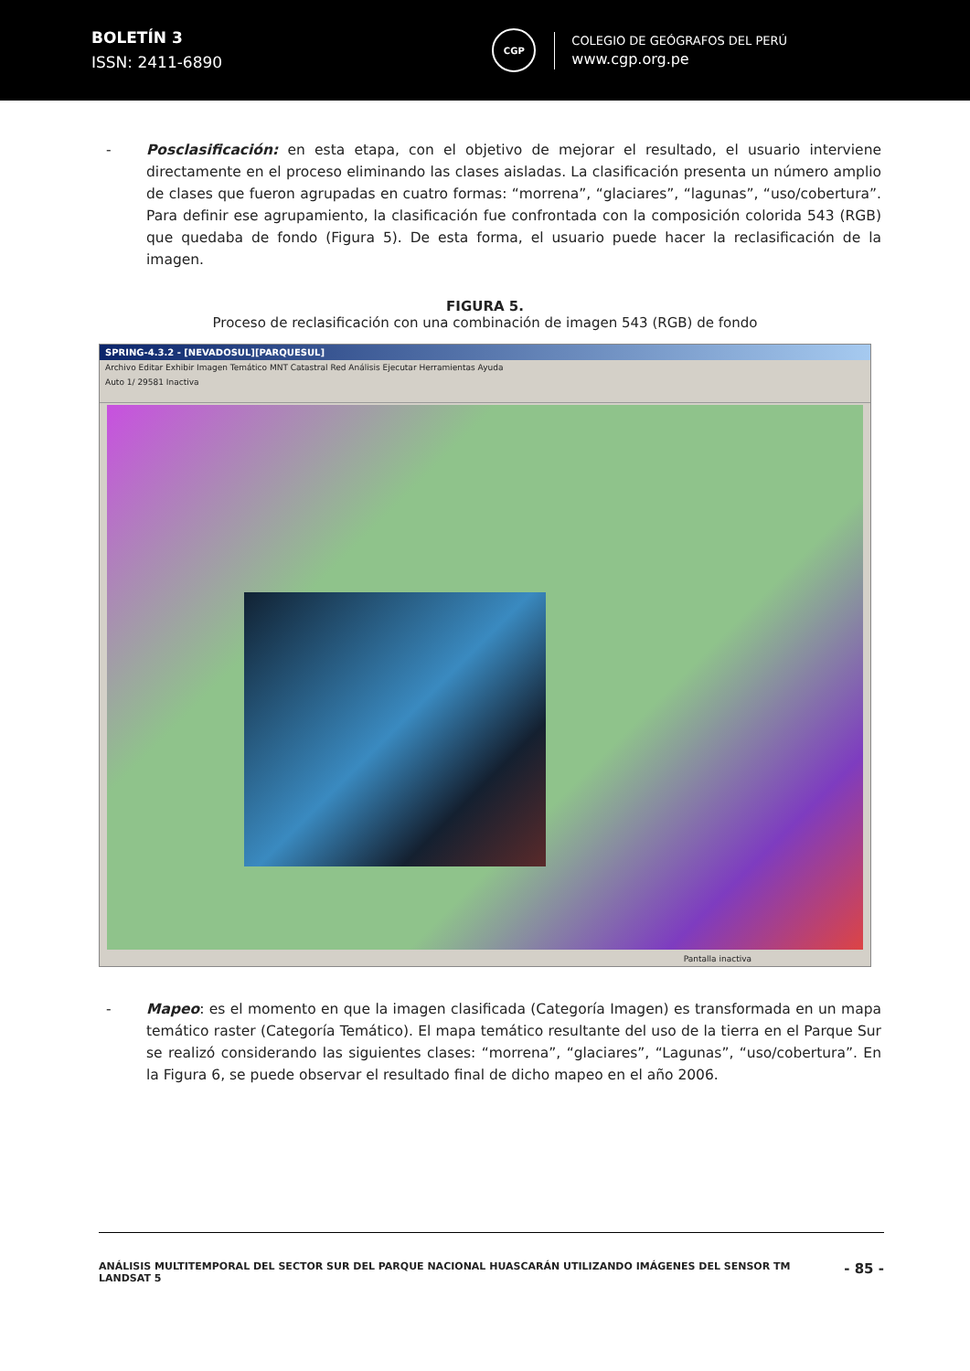BOLETÍN 3
ISSN: 2411-6890
CGP
COLEGIO DE GEÓGRAFOS DEL PERÚ
www.cgp.org.pe
- Posclasificación: en esta etapa, con el objetivo de mejorar el resultado, el usuario interviene directamente en el proceso eliminando las clases aisladas. La clasificación presenta un número amplio de clases que fueron agrupadas en cuatro formas: “morrena”, “glaciares”, “lagunas”, “uso/cobertura”. Para definir ese agrupamiento, la clasificación fue confrontada con la composición colorida 543 (RGB) que quedaba de fondo (Figura 5). De esta forma, el usuario puede hacer la reclasificación de la imagen.
FIGURA 5.
Proceso de reclasificación con una combinación de imagen 543 (RGB) de fondo
SPRING-4.3.2 - [NEVADOSUL][PARQUESUL]
Archivo Editar Exhibir Imagen Temático MNT Catastral Red Análisis Ejecutar Herramientas Ayuda
Auto 1/ 29581 Inactiva
Pantalla inactiva
- Mapeo: es el momento en que la imagen clasificada (Categoría Imagen) es transformada en un mapa temático raster (Categoría Temático). El mapa temático resultante del uso de la tierra en el Parque Sur se realizó considerando las siguientes clases: “morrena”, “glaciares”, “Lagunas”, “uso/cobertura”. En la Figura 6, se puede observar el resultado final de dicho mapeo en el año 2006.
ANÁLISIS MULTITEMPORAL DEL SECTOR SUR DEL PARQUE NACIONAL HUASCARÁN UTILIZANDO IMÁGENES DEL SENSOR TM LANDSAT 5
- 85 -